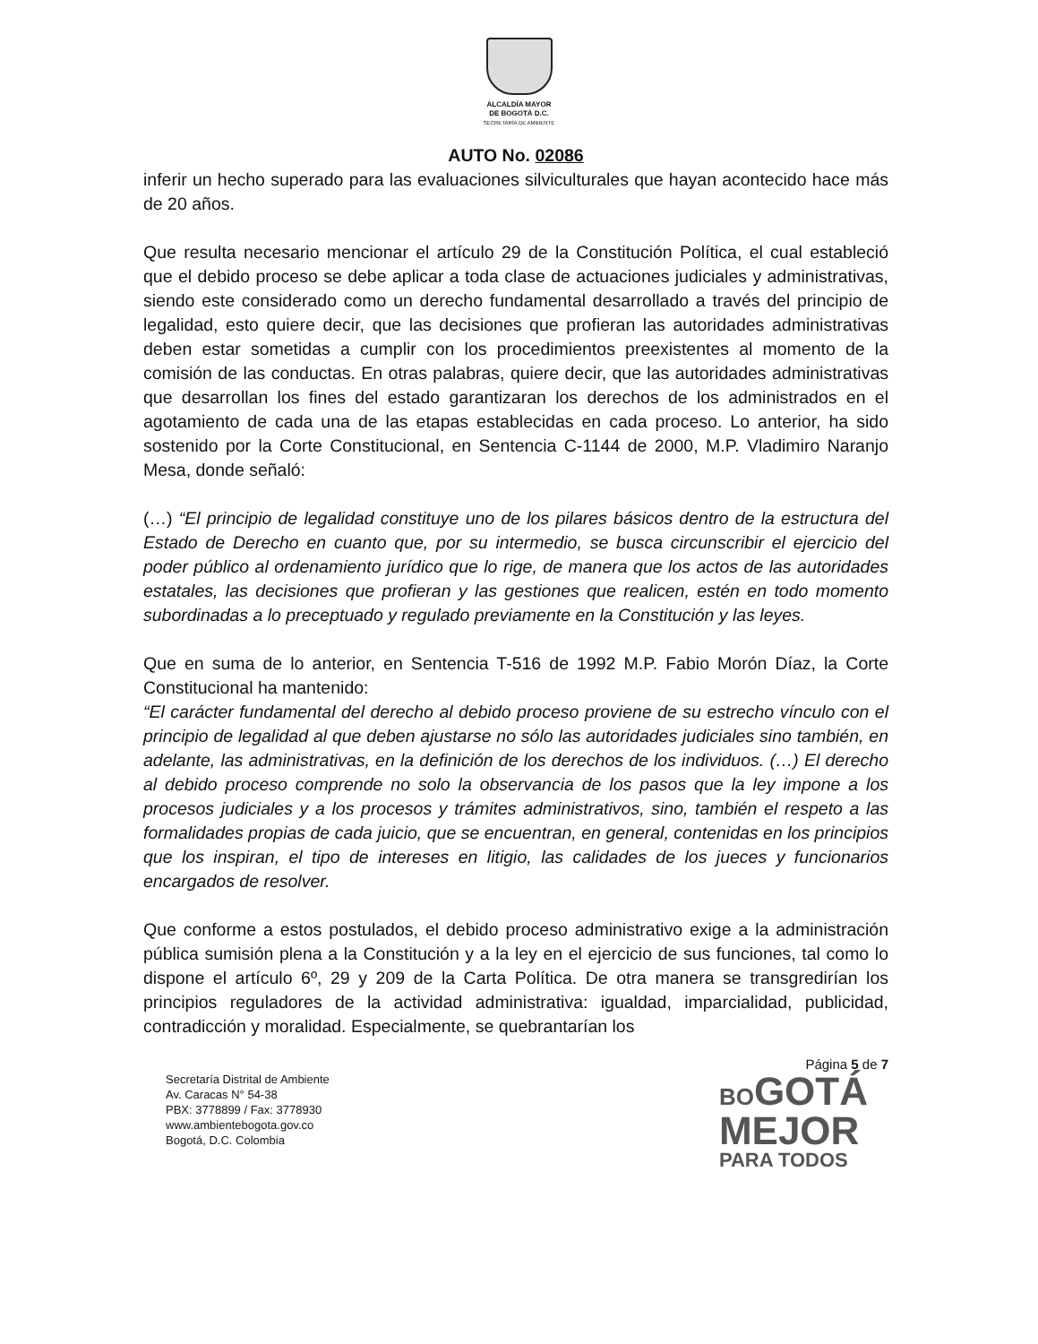ALCALDÍA MAYOR
DE BOGOTÁ D.C.
SECRETARÍA DE AMBIENTE
AUTO No. 02086
inferir un hecho superado para las evaluaciones silviculturales que hayan acontecido hace más de 20 años.
Que resulta necesario mencionar el artículo 29 de la Constitución Política, el cual estableció que el debido proceso se debe aplicar a toda clase de actuaciones judiciales y administrativas, siendo este considerado como un derecho fundamental desarrollado a través del principio de legalidad, esto quiere decir, que las decisiones que profieran las autoridades administrativas deben estar sometidas a cumplir con los procedimientos preexistentes al momento de la comisión de las conductas. En otras palabras, quiere decir, que las autoridades administrativas que desarrollan los fines del estado garantizaran los derechos de los administrados en el agotamiento de cada una de las etapas establecidas en cada proceso. Lo anterior, ha sido sostenido por la Corte Constitucional, en Sentencia C-1144 de 2000, M.P. Vladimiro Naranjo Mesa, donde señaló:
(…) “El principio de legalidad constituye uno de los pilares básicos dentro de la estructura del Estado de Derecho en cuanto que, por su intermedio, se busca circunscribir el ejercicio del poder público al ordenamiento jurídico que lo rige, de manera que los actos de las autoridades estatales, las decisiones que profieran y las gestiones que realicen, estén en todo momento subordinadas a lo preceptuado y regulado previamente en la Constitución y las leyes.
Que en suma de lo anterior, en Sentencia T-516 de 1992 M.P. Fabio Morón Díaz, la Corte Constitucional ha mantenido:
“El carácter fundamental del derecho al debido proceso proviene de su estrecho vínculo con el principio de legalidad al que deben ajustarse no sólo las autoridades judiciales sino también, en adelante, las administrativas, en la definición de los derechos de los individuos. (…) El derecho al debido proceso comprende no solo la observancia de los pasos que la ley impone a los procesos judiciales y a los procesos y trámites administrativos, sino, también el respeto a las formalidades propias de cada juicio, que se encuentran, en general, contenidas en los principios que los inspiran, el tipo de intereses en litigio, las calidades de los jueces y funcionarios encargados de resolver.
Que conforme a estos postulados, el debido proceso administrativo exige a la administración pública sumisión plena a la Constitución y a la ley en el ejercicio de sus funciones, tal como lo dispone el artículo 6º, 29 y 209 de la Carta Política. De otra manera se transgredirían los principios reguladores de la actividad administrativa: igualdad, imparcialidad, publicidad, contradicción y moralidad. Especialmente, se quebrantarían los
Página 5 de 7
Secretaría Distrital de Ambiente
Av. Caracas N° 54-38
PBX: 3778899 / Fax: 3778930
www.ambientebogota.gov.co
Bogotá, D.C. Colombia
BO GOTÁ
MEJOR
PARA TODOS